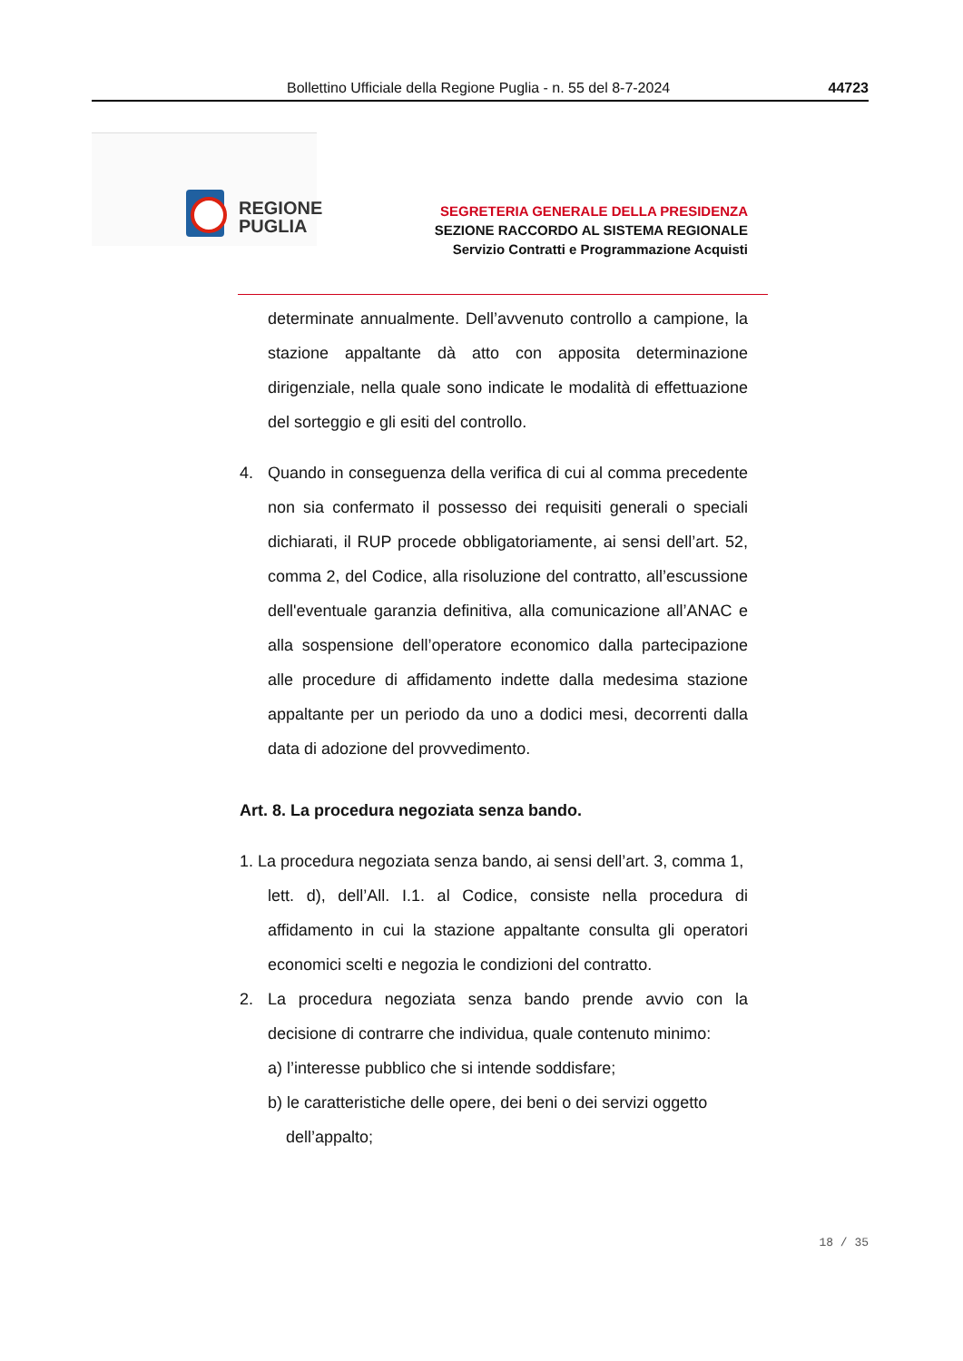Bollettino Ufficiale della Regione Puglia - n. 55 del 8-7-2024 44723
REGIONE
PUGLIA
SEGRETERIA GENERALE DELLA PRESIDENZA
SEZIONE RACCORDO AL SISTEMA REGIONALE
Servizio Contratti e Programmazione Acquisti
determinate annualmente. Dell’avvenuto controllo a campione, la stazione appaltante dà atto con apposita determinazione dirigenziale, nella quale sono indicate le modalità di effettuazione del sorteggio e gli esiti del controllo.
4. Quando in conseguenza della verifica di cui al comma precedente non sia confermato il possesso dei requisiti generali o speciali dichiarati, il RUP procede obbligatoriamente, ai sensi dell’art. 52, comma 2, del Codice, alla risoluzione del contratto, all’escussione dell'eventuale garanzia definitiva, alla comunicazione all’ANAC e alla sospensione dell’operatore economico dalla partecipazione alle procedure di affidamento indette dalla medesima stazione appaltante per un periodo da uno a dodici mesi, decorrenti dalla data di adozione del provvedimento.
Art. 8. La procedura negoziata senza bando.
1. La procedura negoziata senza bando, ai sensi dell’art. 3, comma 1,
lett. d), dell’All. I.1. al Codice, consiste nella procedura di affidamento in cui la stazione appaltante consulta gli operatori economici scelti e negozia le condizioni del contratto.
2. La procedura negoziata senza bando prende avvio con la decisione di contrarre che individua, quale contenuto minimo:
a) l’interesse pubblico che si intende soddisfare;
b) le caratteristiche delle opere, dei beni o dei servizi oggetto
dell’appalto;
18 / 35